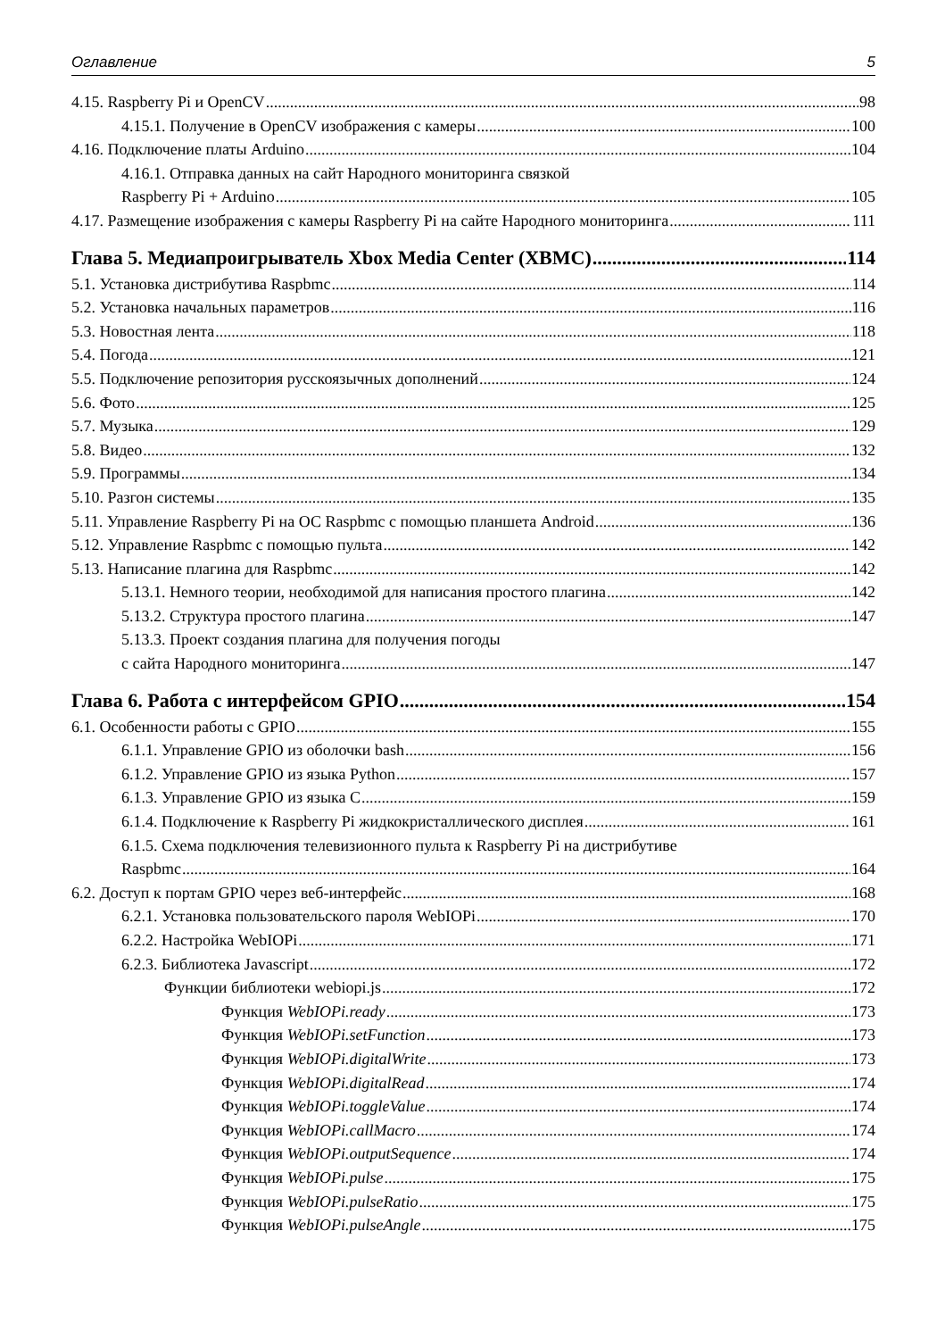Оглавление 5
4.15. Raspberry Pi и OpenCV 98
4.15.1. Получение в OpenCV изображения с камеры 100
4.16. Подключение платы Arduino 104
4.16.1. Отправка данных на сайт Народного мониторинга связкой
Raspberry Pi + Arduino 105
4.17. Размещение изображения с камеры Raspberry Pi на сайте Народного мониторинга 111
Глава 5. Медиапроигрыватель Xbox Media Center (XBMC) 114
5.1. Установка дистрибутива Raspbmc 114
5.2. Установка начальных параметров 116
5.3. Новостная лента 118
5.4. Погода 121
5.5. Подключение репозитория русскоязычных дополнений 124
5.6. Фото 125
5.7. Музыка 129
5.8. Видео 132
5.9. Программы 134
5.10. Разгон системы 135
5.11. Управление Raspberry Pi на ОС Raspbmc с помощью планшета Android 136
5.12. Управление Raspbmc с помощью пульта 142
5.13. Написание плагина для Raspbmc 142
5.13.1. Немного теории, необходимой для написания простого плагина 142
5.13.2. Структура простого плагина 147
5.13.3. Проект создания плагина для получения погоды
с сайта Народного мониторинга 147
Глава 6. Работа с интерфейсом GPIO 154
6.1. Особенности работы с GPIO 155
6.1.1. Управление GPIO из оболочки bash 156
6.1.2. Управление GPIO из языка Python 157
6.1.3. Управление GPIO из языка C 159
6.1.4. Подключение к Raspberry Pi жидкокристаллического дисплея 161
6.1.5. Схема подключения телевизионного пульта к Raspberry Pi на дистрибутиве
Raspbmc 164
6.2. Доступ к портам GPIO через веб-интерфейс 168
6.2.1. Установка пользовательского пароля WebIOPi 170
6.2.2. Настройка WebIOPi 171
6.2.3. Библиотека Javascript 172
Функции библиотеки webiopi.js 172
Функция WebIOPi.ready 173
Функция WebIOPi.setFunction 173
Функция WebIOPi.digitalWrite 173
Функция WebIOPi.digitalRead 174
Функция WebIOPi.toggleValue 174
Функция WebIOPi.callMacro 174
Функция WebIOPi.outputSequence 174
Функция WebIOPi.pulse 175
Функция WebIOPi.pulseRatio 175
Функция WebIOPi.pulseAngle 175